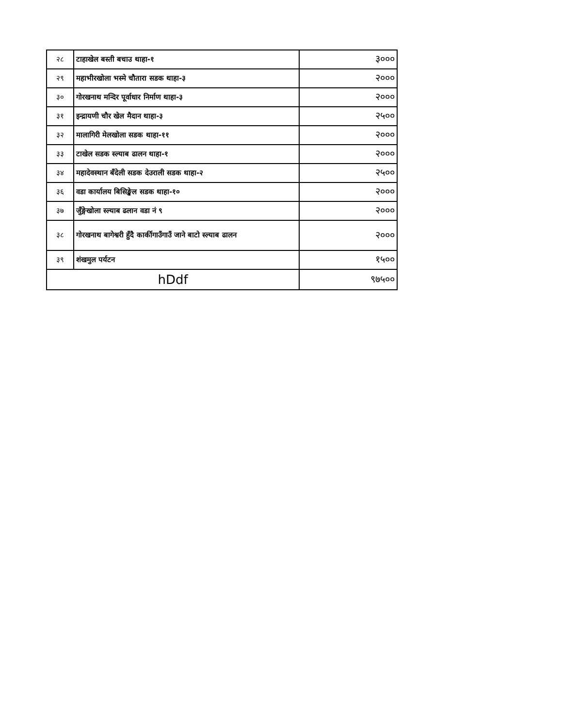| २८ | टाहाखेल बस्ती बचाउ थाहा-१ | ३००० |
| २९ | महाभीरखोला भस्मे चौतारा सडक थाहा-३ | २००० |
| ३० | गोरखनाथ मन्दिर पूर्वाधार निर्माण थाहा-३ | २००० |
| ३१ | इन्द्रायणी चौर खेल मैदान थाहा-३ | २५०० |
| ३२ | मालागिरी मेलखोला सडक थाहा-११ | २००० |
| ३३ | टाखेल सडक स्ल्याब ढालन थाहा-१ | २००० |
| ३४ | महादेवस्थान बँदेली सडक देउराली सडक थाहा-२ | २५०० |
| ३६ | वडा कार्यालय बिसिङ्खेल सडक थाहा-१० | २००० |
| ३७ | जुँङ्गेखोला स्ल्याब ढलान वडा नं ९ | २००० |
| ३८ | गोरखनाथ बागेश्वरी हुँदै कार्कीगाउँगाउँ जाने बाटो स्ल्याब ढालन | २००० |
| ३९ | शंखमुल पर्यटन | १५०० |
| hDdf | | ९७५०० |